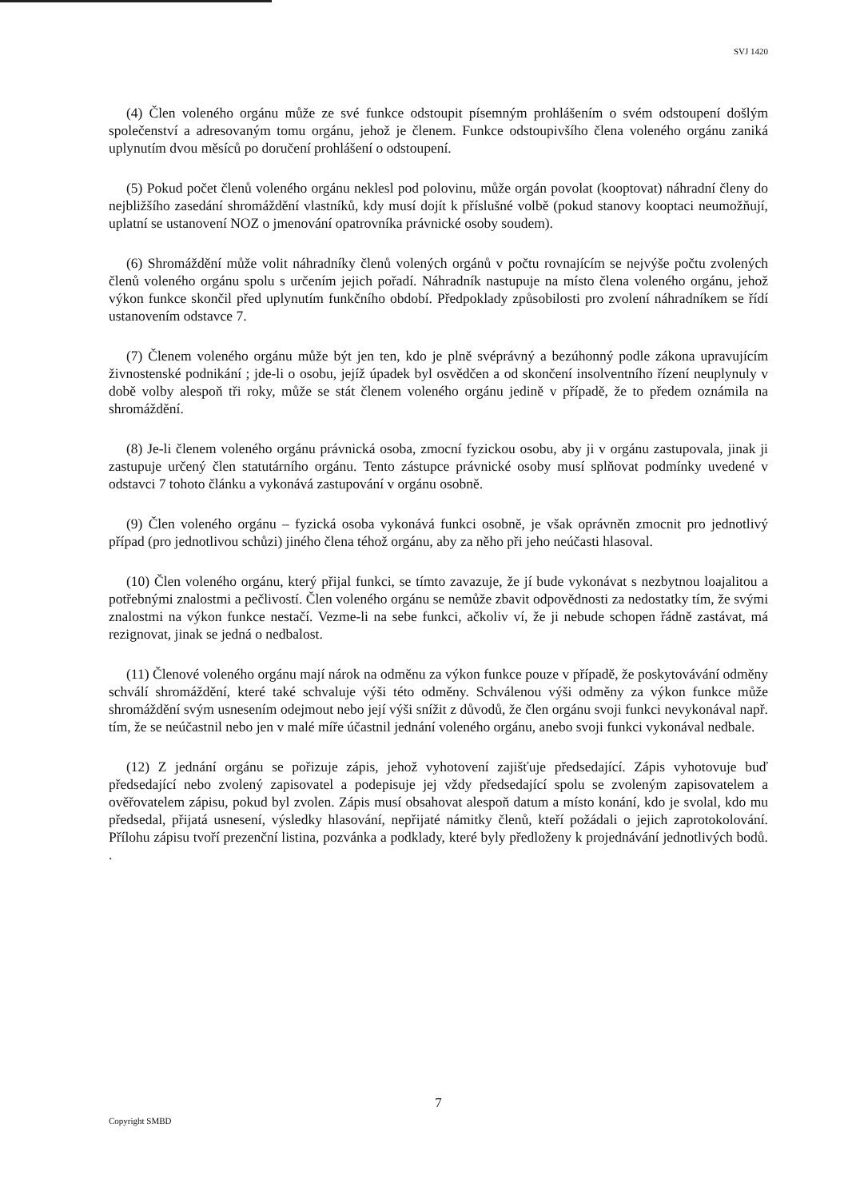SVJ 1420
(4) Člen voleného orgánu může ze své funkce odstoupit písemným prohlášením o svém odstoupení došlým společenství a adresovaným tomu orgánu, jehož je členem. Funkce odstoupivšího člena voleného orgánu zaniká uplynutím dvou měsíců po doručení prohlášení o odstoupení.
(5) Pokud počet členů voleného orgánu neklesl pod polovinu, může orgán povolat (kooptovat) náhradní členy do nejbližšího zasedání shromáždění vlastníků, kdy musí dojít k příslušné volbě (pokud stanovy kooptaci neumožňují, uplatní se ustanovení NOZ o jmenování opatrovníka právnické osoby soudem).
(6) Shromáždění může volit náhradníky členů volených orgánů v počtu rovnajícím se nejvýše počtu zvolených členů voleného orgánu spolu s určením jejich pořadí. Náhradník nastupuje na místo člena voleného orgánu, jehož výkon funkce skončil před uplynutím funkčního období. Předpoklady způsobilosti pro zvolení náhradníkem se řídí ustanovením odstavce 7.
(7) Členem voleného orgánu může být jen ten, kdo je plně svéprávný a bezúhonný podle zákona upravujícím živnostenské podnikání ; jde-li o osobu, jejíž úpadek byl osvědčen a od skončení insolventního řízení neuplynuly v době volby alespoň tři roky, může se stát členem voleného orgánu jedině v případě, že to předem oznámila na shromáždění.
(8) Je-li členem voleného orgánu právnická osoba, zmocní fyzickou osobu, aby ji v orgánu zastupovala, jinak ji zastupuje určený člen statutárního orgánu. Tento zástupce právnické osoby musí splňovat podmínky uvedené v odstavci 7 tohoto článku a vykonává zastupování v orgánu osobně.
(9) Člen voleného orgánu – fyzická osoba vykonává funkci osobně, je však oprávněn zmocnit pro jednotlivý případ (pro jednotlivou schůzi) jiného člena téhož orgánu, aby za něho při jeho neúčasti hlasoval.
(10) Člen voleného orgánu, který přijal funkci, se tímto zavazuje, že jí bude vykonávat s nezbytnou loajalitou a potřebnými znalostmi a pečlivostí. Člen voleného orgánu se nemůže zbavit odpovědnosti za nedostatky tím, že svými znalostmi na výkon funkce nestačí. Vezme-li na sebe funkci, ačkoliv ví, že ji nebude schopen řádně zastávat, má rezignovat, jinak se jedná o nedbalost.
(11) Členové voleného orgánu mají nárok na odměnu za výkon funkce pouze v případě, že poskytovávání odměny schválí shromáždění, které také schvaluje výši této odměny. Schválenou výši odměny za výkon funkce může shromáždění svým usnesením odejmout nebo její výši snížit z důvodů, že člen orgánu svoji funkci nevykonával např. tím, že se neúčastnil nebo jen v malé míře účastnil jednání voleného orgánu, anebo svoji funkci vykonával nedbale.
(12) Z jednání orgánu se pořizuje zápis, jehož vyhotovení zajišťuje předsedající. Zápis vyhotovuje buď předsedající nebo zvolený zapisovatel a podepisuje jej vždy předsedající spolu se zvoleným zapisovatelem a ověřovatelem zápisu, pokud byl zvolen. Zápis musí obsahovat alespoň datum a místo konání, kdo je svolal, kdo mu předsedal, přijatá usnesení, výsledky hlasování, nepřijaté námitky členů, kteří požádali o jejich zaprotokolování. Přílohu zápisu tvoří prezenční listina, pozvánka a podklady, které byly předloženy k projednávání jednotlivých bodů. .
7
Copyright SMBD